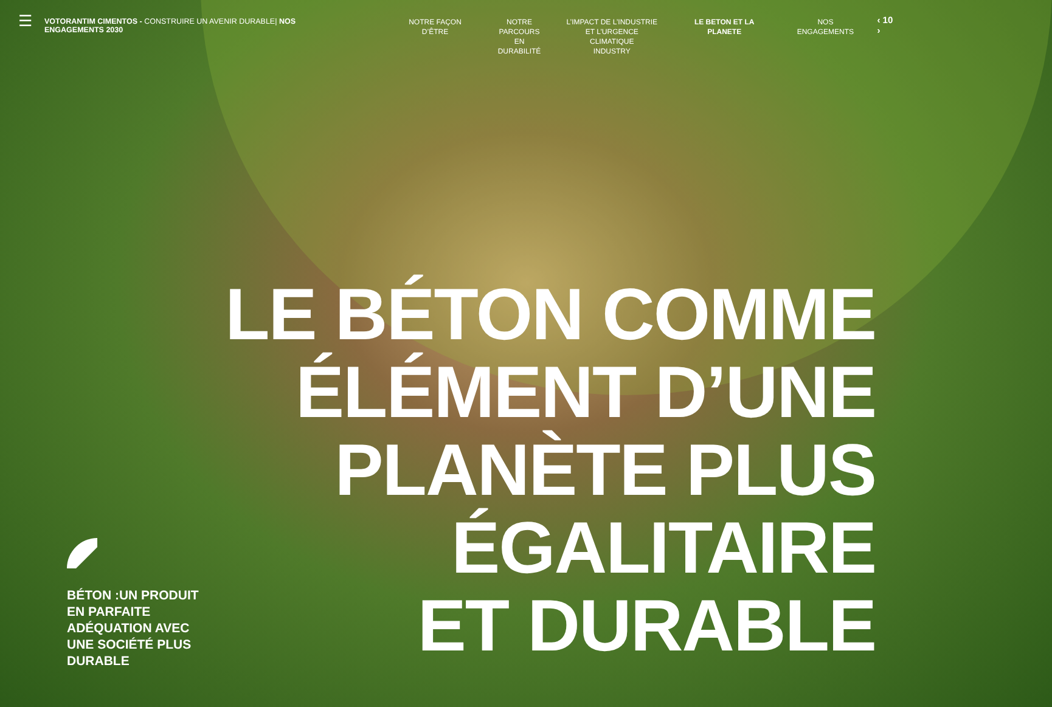☰
VOTORANTIM CIMENTOS - CONSTRUIRE UN AVENIR DURABLE| NOS ENGAGEMENTS 2030
NOTRE FAÇON D’ÊTRE NOTRE
PARCOURS EN
DURABILITÉ
L’IMPACT DE L’INDUSTRIE
ET L’URGENCE CLIMATIQUE
INDUSTRY
LE BETON ET LA PLANETE NOS ENGAGEMENTS
‹ 10 ›
LE BÉTON COMME
ÉLÉMENT D’UNE
PLANÈTE PLUS
ÉGALITAIRE
ET DURABLE
BÉTON :UN PRODUIT
EN PARFAITE
ADÉQUATION AVEC
UNE SOCIÉTÉ PLUS
DURABLE